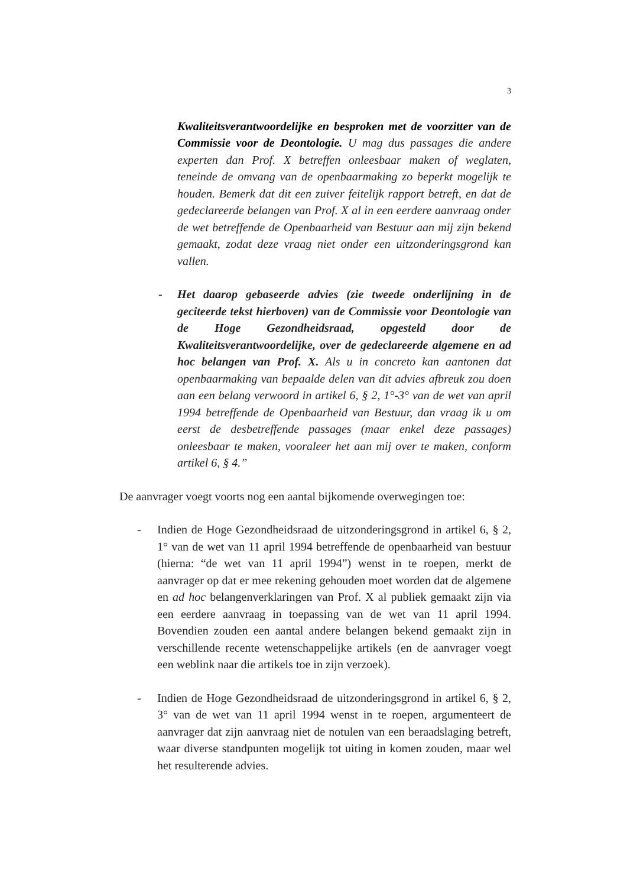3
Kwaliteitsverantwoordelijke en besproken met de voorzitter van de Commissie voor de Deontologie. U mag dus passages die andere experten dan Prof. X betreffen onleesbaar maken of weglaten, teneinde de omvang van de openbaarmaking zo beperkt mogelijk te houden. Bemerk dat dit een zuiver feitelijk rapport betreft, en dat de gedeclareerde belangen van Prof. X al in een eerdere aanvraag onder de wet betreffende de Openbaarheid van Bestuur aan mij zijn bekend gemaakt, zodat deze vraag niet onder een uitzonderingsgrond kan vallen.
- Het daarop gebaseerde advies (zie tweede onderlijning in de geciteerde tekst hierboven) van de Commissie voor Deontologie van de Hoge Gezondheidsraad, opgesteld door de Kwaliteitsverantwoordelijke, over de gedeclareerde algemene en ad hoc belangen van Prof. X. Als u in concreto kan aantonen dat openbaarmaking van bepaalde delen van dit advies afbreuk zou doen aan een belang verwoord in artikel 6, § 2, 1°-3° van de wet van april 1994 betreffende de Openbaarheid van Bestuur, dan vraag ik u om eerst de desbetreffende passages (maar enkel deze passages) onleesbaar te maken, vooraleer het aan mij over te maken, conform artikel 6, § 4.”
De aanvrager voegt voorts nog een aantal bijkomende overwegingen toe:
- Indien de Hoge Gezondheidsraad de uitzonderingsgrond in artikel 6, § 2, 1° van de wet van 11 april 1994 betreffende de openbaarheid van bestuur (hierna: “de wet van 11 april 1994”) wenst in te roepen, merkt de aanvrager op dat er mee rekening gehouden moet worden dat de algemene en ad hoc belangenverklaringen van Prof. X al publiek gemaakt zijn via een eerdere aanvraag in toepassing van de wet van 11 april 1994. Bovendien zouden een aantal andere belangen bekend gemaakt zijn in verschillende recente wetenschappelijke artikels (en de aanvrager voegt een weblink naar die artikels toe in zijn verzoek).
- Indien de Hoge Gezondheidsraad de uitzonderingsgrond in artikel 6, § 2, 3° van de wet van 11 april 1994 wenst in te roepen, argumenteert de aanvrager dat zijn aanvraag niet de notulen van een beraadslaging betreft, waar diverse standpunten mogelijk tot uiting in komen zouden, maar wel het resulterende advies.